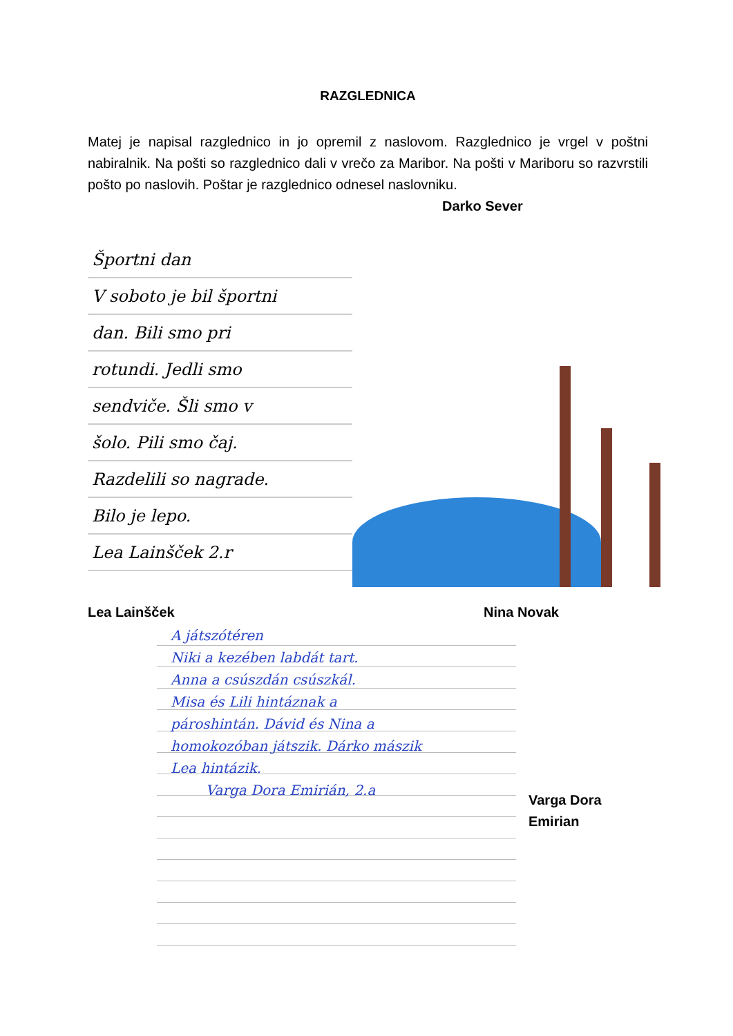RAZGLEDNICA
Matej je napisal razglednico in jo opremil z naslovom. Razglednico je vrgel v poštni nabiralnik. Na pošti so razglednico dali v vrečo za Maribor. Na pošti v Mariboru so razvrstili pošto po naslovih. Poštar je razglednico odnesel naslovniku.
Darko Sever
Športni dan
V soboto je bil športni
dan. Bili smo pri
rotundi. Jedli smo
sendviče. Šli smo v
šolo. Pili smo čaj.
Razdelili so nagrade.
Bilo je lepo.
Lea Lainšček 2.r
Lea Lainšček Nina Novak
A játszótéren
Niki a kezében labdát tart.
Anna a csúszdán csúszkál.
Misa és Lili hintáznak a
pároshintán. Dávid és Nina a
homokozóban játszik. Dárko mászik
Lea hintázik.
Varga Dora Emirián, 2.a
Varga Dora
Emirian